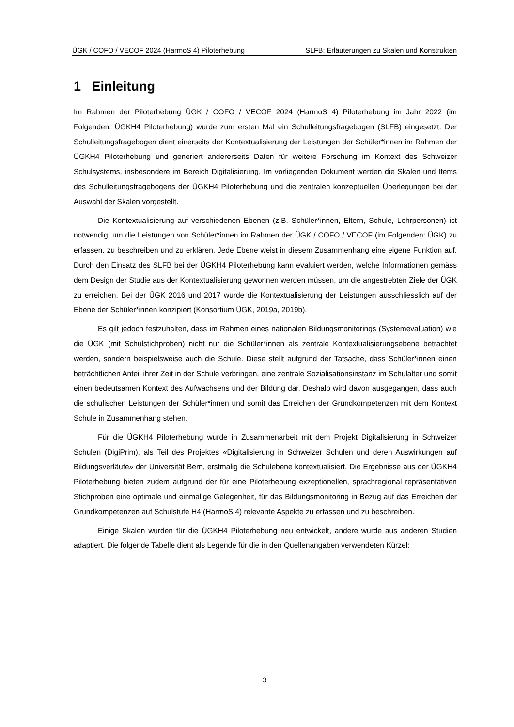ÜGK / COFO / VECOF 2024 (HarmoS 4) Piloterhebung SLFB: Erläuterungen zu Skalen und Konstrukten
1 Einleitung
Im Rahmen der Piloterhebung ÜGK / COFO / VECOF 2024 (HarmoS 4) Piloterhebung im Jahr 2022 (im Folgenden: ÜGKH4 Piloterhebung) wurde zum ersten Mal ein Schulleitungsfragebogen (SLFB) eingesetzt. Der Schulleitungsfragebogen dient einerseits der Kontextualisierung der Leistungen der Schüler*innen im Rahmen der ÜGKH4 Piloterhebung und generiert andererseits Daten für weitere Forschung im Kontext des Schweizer Schulsystems, insbesondere im Bereich Digitalisierung. Im vorliegenden Dokument werden die Skalen und Items des Schulleitungsfragebogens der ÜGKH4 Piloterhebung und die zentralen konzeptuellen Überlegungen bei der Auswahl der Skalen vorgestellt.
Die Kontextualisierung auf verschiedenen Ebenen (z.B. Schüler*innen, Eltern, Schule, Lehrpersonen) ist notwendig, um die Leistungen von Schüler*innen im Rahmen der ÜGK / COFO / VECOF (im Folgenden: ÜGK) zu erfassen, zu beschreiben und zu erklären. Jede Ebene weist in diesem Zusammenhang eine eigene Funktion auf. Durch den Einsatz des SLFB bei der ÜGKH4 Piloterhebung kann evaluiert werden, welche Informationen gemäss dem Design der Studie aus der Kontextualisierung gewonnen werden müssen, um die angestrebten Ziele der ÜGK zu erreichen. Bei der ÜGK 2016 und 2017 wurde die Kontextualisierung der Leistungen ausschliesslich auf der Ebene der Schüler*innen konzipiert (Konsortium ÜGK, 2019a, 2019b).
Es gilt jedoch festzuhalten, dass im Rahmen eines nationalen Bildungsmonitorings (Systemevaluation) wie die ÜGK (mit Schulstichproben) nicht nur die Schüler*innen als zentrale Kontextualisierungsebene betrachtet werden, sondern beispielsweise auch die Schule. Diese stellt aufgrund der Tatsache, dass Schüler*innen einen beträchtlichen Anteil ihrer Zeit in der Schule verbringen, eine zentrale Sozialisationsinstanz im Schulalter und somit einen bedeutsamen Kontext des Aufwachsens und der Bildung dar. Deshalb wird davon ausgegangen, dass auch die schulischen Leistungen der Schüler*innen und somit das Erreichen der Grundkompetenzen mit dem Kontext Schule in Zusammenhang stehen.
Für die ÜGKH4 Piloterhebung wurde in Zusammenarbeit mit dem Projekt Digitalisierung in Schweizer Schulen (DigiPrim), als Teil des Projektes «Digitalisierung in Schweizer Schulen und deren Auswirkungen auf Bildungsverläufe» der Universität Bern, erstmalig die Schulebene kontextualisiert. Die Ergebnisse aus der ÜGKH4 Piloterhebung bieten zudem aufgrund der für eine Piloterhebung exzeptionellen, sprachregional repräsentativen Stichproben eine optimale und einmalige Gelegenheit, für das Bildungsmonitoring in Bezug auf das Erreichen der Grundkompetenzen auf Schulstufe H4 (HarmoS 4) relevante Aspekte zu erfassen und zu beschreiben.
Einige Skalen wurden für die ÜGKH4 Piloterhebung neu entwickelt, andere wurde aus anderen Studien adaptiert. Die folgende Tabelle dient als Legende für die in den Quellenangaben verwendeten Kürzel:
3